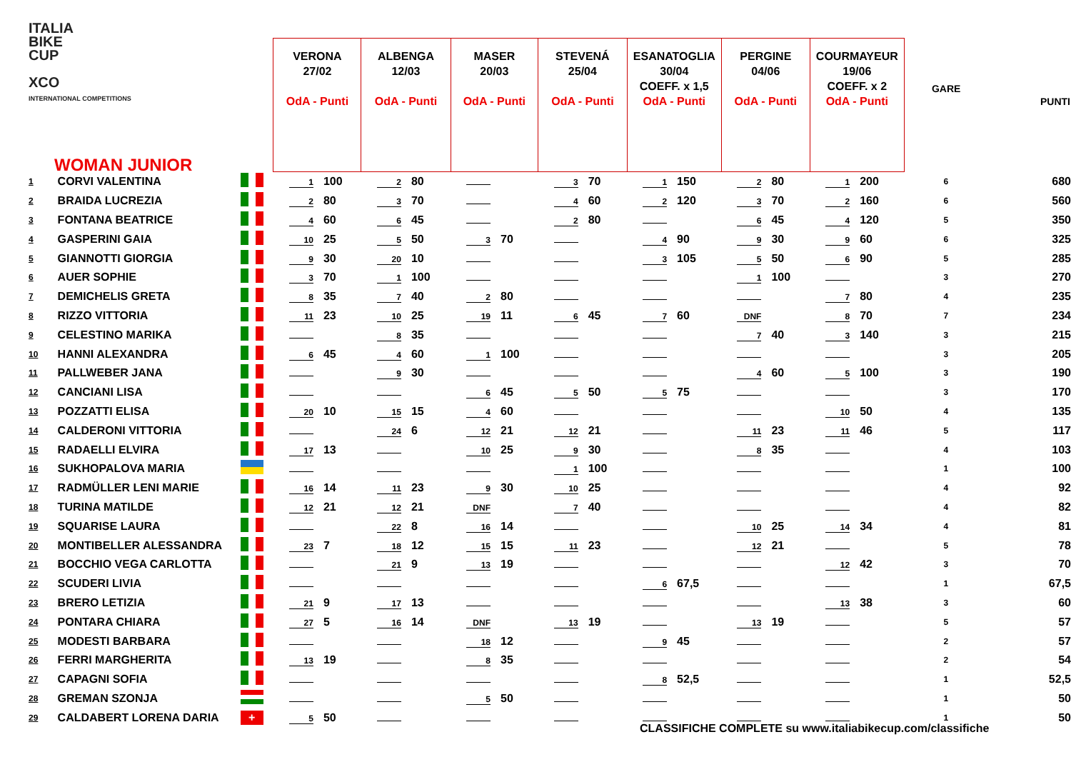ITALIA
BIKE
CUP
XCO
INTERNATIONAL COMPETITIONS
| WOMAN JUNIOR | | | VERONA 27/02 OdA - Punti | ALBENGA 12/03 OdA - Punti | MASER 20/03 OdA - Punti | STEVENÁ 25/04 OdA - Punti | ESANATOGLIA 30/04 COEFF. x 1,5 OdA - Punti | PERGINE 04/06 OdA - Punti | COURMAYEUR 19/06 COEFF. x 2 OdA - Punti | GARE | PUNTI |
| --- | --- | --- | --- | --- | --- | --- | --- | --- | --- | --- | --- |
| 1 | CORVI VALENTINA | | 1 100 | 2 80 | | 3 70 | 1 150 | 2 80 | 1 200 | 6 | 680 |
| 2 | BRAIDA LUCREZIA | | 2 80 | 3 70 | | 4 60 | 2 120 | 3 70 | 2 160 | 6 | 560 |
| 3 | FONTANA BEATRICE | | 4 60 | 6 45 | | 2 80 | | 6 45 | 4 120 | 5 | 350 |
| 4 | GASPERINI GAIA | | 10 25 | 5 50 | 3 70 | | 4 90 | 9 30 | 9 60 | 6 | 325 |
| 5 | GIANNOTTI GIORGIA | | 9 30 | 20 10 | | | 3 105 | 5 50 | 6 90 | 5 | 285 |
| 6 | AUER SOPHIE | | 3 70 | 1 100 | | | | 1 100 | | 3 | 270 |
| 7 | DEMICHELIS GRETA | | 8 35 | 7 40 | 2 80 | | | | 7 80 | 4 | 235 |
| 8 | RIZZO VITTORIA | | 11 23 | 10 25 | 19 11 | 6 45 | 7 60 | DNF | 8 70 | 7 | 234 |
| 9 | CELESTINO MARIKA | | | 8 35 | | | | 7 40 | 3 140 | 3 | 215 |
| 10 | HANNI ALEXANDRA | | 6 45 | 4 60 | 1 100 | | | | | 3 | 205 |
| 11 | PALLWEBER JANA | | | 9 30 | | | | 4 60 | 5 100 | 3 | 190 |
| 12 | CANCIANI LISA | | | | 6 45 | 5 50 | 5 75 | | | 3 | 170 |
| 13 | POZZATTI ELISA | | 20 10 | 15 15 | 4 60 | | | | 10 50 | 4 | 135 |
| 14 | CALDERONI VITTORIA | | | 24 6 | 12 21 | 12 21 | | 11 23 | 11 46 | 5 | 117 |
| 15 | RADAELLI ELVIRA | | 17 13 | | 10 25 | 9 30 | | 8 35 | | 4 | 103 |
| 16 | SUKHOPALOVA MARIA | | | | | 1 100 | | | | 1 | 100 |
| 17 | RADMÜLLER LENI MARIE | | 16 14 | 11 23 | 9 30 | 10 25 | | | | 4 | 92 |
| 18 | TURINA MATILDE | | 12 21 | 12 21 | DNF | 7 40 | | | | 4 | 82 |
| 19 | SQUARISE LAURA | | | 22 8 | 16 14 | | | 10 25 | 14 34 | 4 | 81 |
| 20 | MONTIBELLER ALESSANDRA | | 23 7 | 18 12 | 15 15 | 11 23 | | 12 21 | | 5 | 78 |
| 21 | BOCCHIO VEGA CARLOTTA | | | 21 9 | 13 19 | | | | 12 42 | 3 | 70 |
| 22 | SCUDERI LIVIA | | | | | | 6 67,5 | | | 1 | 67,5 |
| 23 | BRERO LETIZIA | | 21 9 | 17 13 | | | | | 13 38 | 3 | 60 |
| 24 | PONTARA CHIARA | | 27 5 | 16 14 | DNF | 13 19 | | 13 19 | | 5 | 57 |
| 25 | MODESTI BARBARA | | | | 18 12 | | 9 45 | | | 2 | 57 |
| 26 | FERRI MARGHERITA | | 13 19 | | 8 35 | | | | | 2 | 54 |
| 27 | CAPAGNI SOFIA | | | | | | 8 52,5 | | | 1 | 52,5 |
| 28 | GREMAN SZONJA | | | | 5 50 | | | | | 1 | 50 |
| 29 | CALDABERT LORENA DARIA | + | 5 50 | | | | | | | 1 | 50 |
CLASSIFICHE COMPLETE su www.italiabikecup.com/classifiche